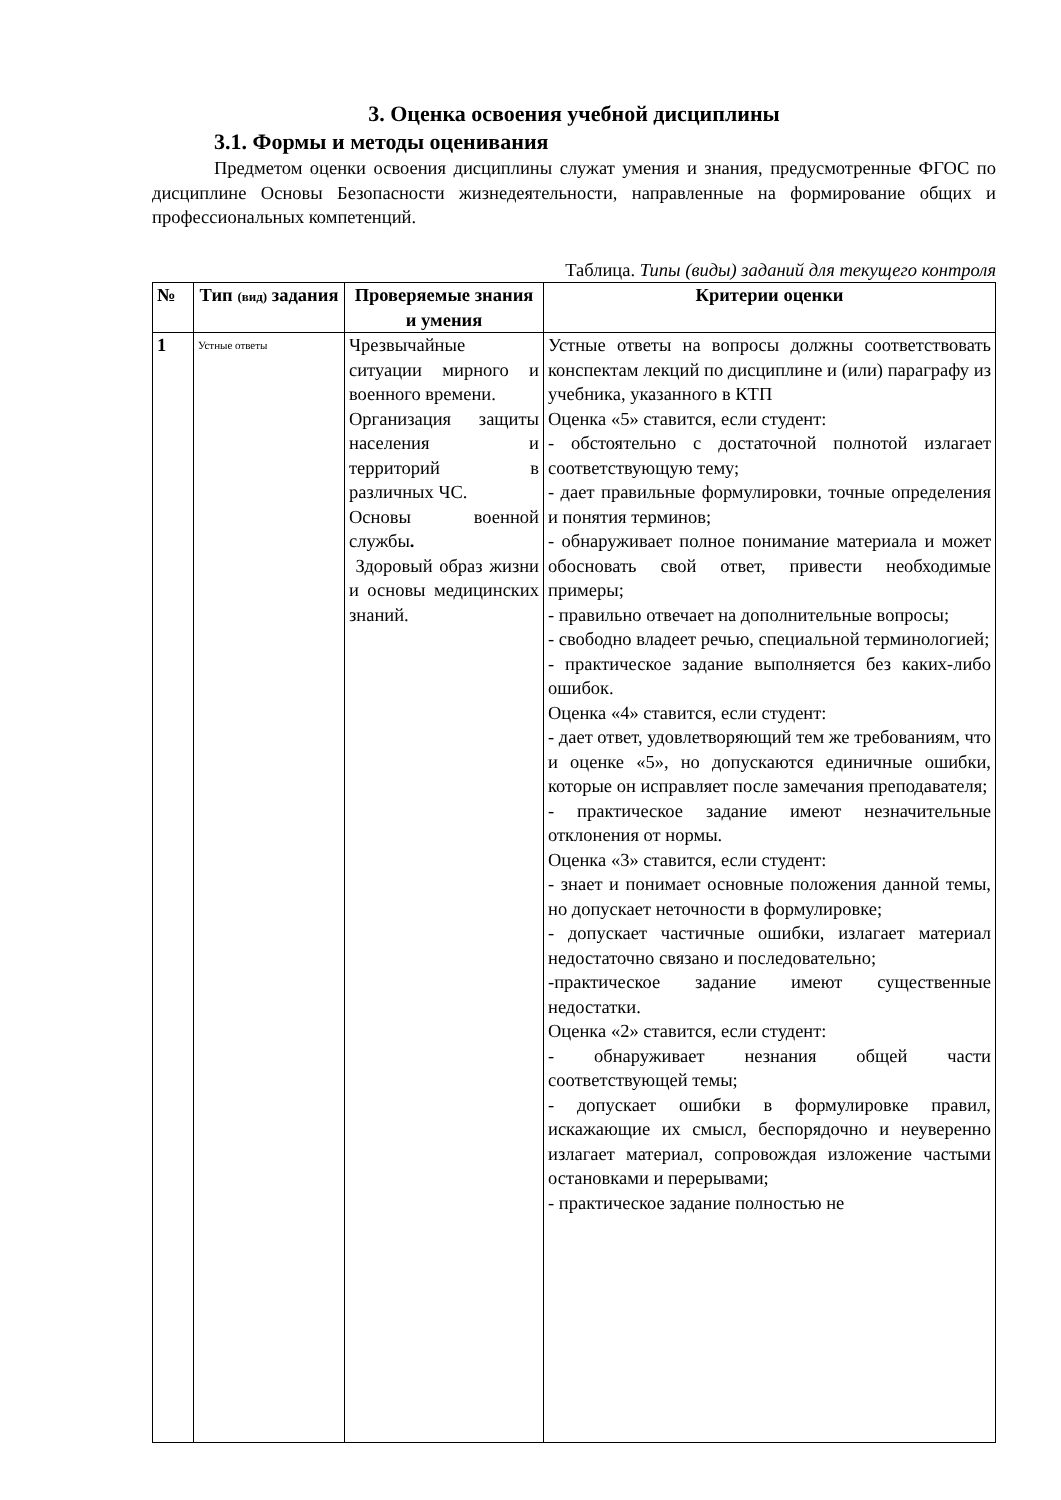3. Оценка освоения учебной дисциплины
3.1. Формы и методы оценивания
Предметом оценки освоения дисциплины служат умения и знания, предусмотренные ФГОС по дисциплине Основы Безопасности жизнедеятельности, направленные на формирование общих и профессиональных компетенций.
Таблица. Типы (виды) заданий для текущего контроля
| № | Тип (вид) задания | Проверяемые знания и умения | Критерии оценки |
| --- | --- | --- | --- |
| 1 | Устные ответы | Чрезвычайные ситуации мирного и военного времени. Организация защиты населения и территорий в различных ЧС. Основы военной службы . Здоровый образ жизни и основы медицинских знаний. | Устные ответы на вопросы должны соответствовать конспектам лекций по дисциплине и (или) параграфу из учебника, указанного в КТП Оценка «5» ставится, если студент: - обстоятельно с достаточной полнотой излагает соответствующую тему; - дает правильные формулировки, точные определения и понятия терминов; - обнаруживает полное понимание материала и может обосновать свой ответ, привести необходимые примеры; - правильно отвечает на дополнительные вопросы; - свободно владеет речью, специальной терминологией; - практическое задание выполняется без каких-либо ошибок. Оценка «4» ставится, если студент: - дает ответ, удовлетворяющий тем же требованиям, что и оценке «5», но допускаются единичные ошибки, которые он исправляет после замечания преподавателя; - практическое задание имеют незначительные отклонения от нормы. Оценка «3» ставится, если студент: - знает и понимает основные положения данной темы, но допускает неточности в формулировке; - допускает частичные ошибки, излагает материал недостаточно связано и последовательно; -практическое задание имеют существенные недостатки. Оценка «2» ставится, если студент: - обнаруживает незнания общей части соответствующей темы; - допускает ошибки в формулировке правил, искажающие их смысл, беспорядочно и неуверенно излагает материал, сопровождая изложение частыми остановками и перерывами; - практическое задание полностью не |